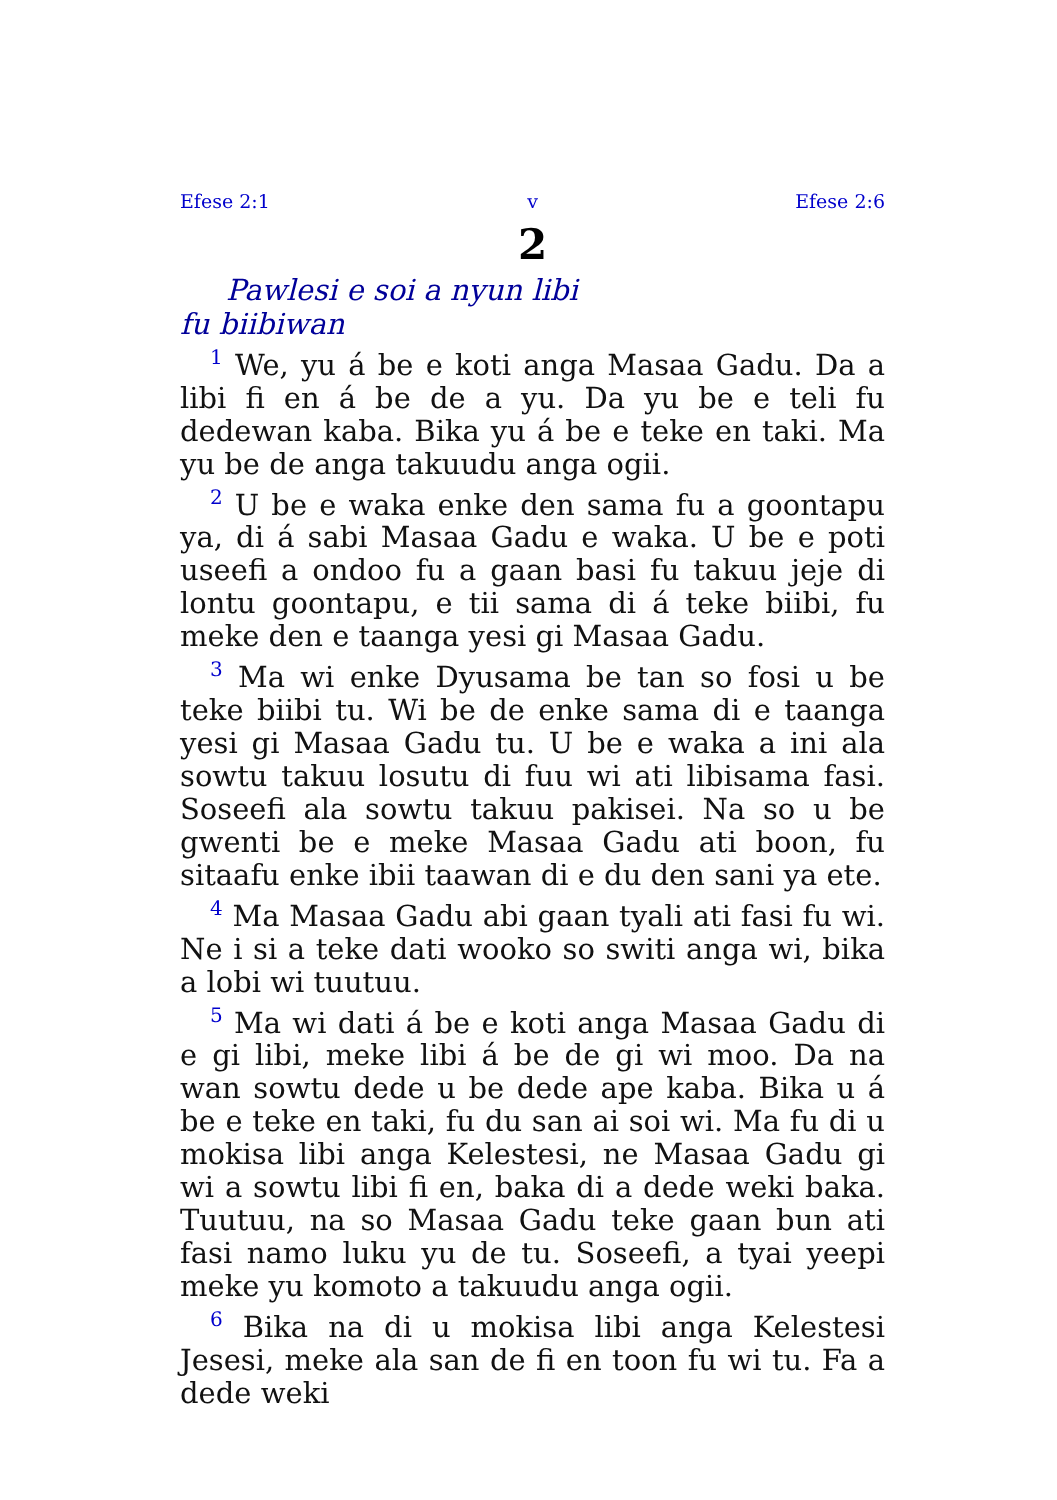Efese 2:1 v Efese 2:6
2
Pawlesi e soi a nyun libi
fu biibiwan
<sup>1</sup> We, yu á be e koti anga Masaa Gadu. Da a libi fi en á be de a yu. Da yu be e teli fu dedewan kaba. Bika yu á be e teke en taki. Ma yu be de anga takuudu anga ogii.
<sup>2</sup> U be e waka enke den sama fu a goontapu ya, di á sabi Masaa Gadu e waka. U be e poti useefi a ondoo fu a gaan basi fu takuu jeje di lontu goontapu, e tii sama di á teke biibi, fu meke den e taanga yesi gi Masaa Gadu.
<sup>3</sup> Ma wi enke Dyusama be tan so fosi u be teke biibi tu. Wi be de enke sama di e taanga yesi gi Masaa Gadu tu. U be e waka a ini ala sowtu takuu losutu di fuu wi ati libisama fasi. Soseefi ala sowtu takuu pakisei. Na so u be gwenti be e meke Masaa Gadu ati boon, fu sitaafu enke ibii taawan di e du den sani ya ete.
<sup>4</sup> Ma Masaa Gadu abi gaan tyali ati fasi fu wi. Ne i si a teke dati wooko so switi anga wi, bika a lobi wi tuutuu.
<sup>5</sup> Ma wi dati á be e koti anga Masaa Gadu di e gi libi, meke libi á be de gi wi moo. Da na wan sowtu dede u be dede ape kaba. Bika u á be e teke en taki, fu du san ai soi wi. Ma fu di u mokisa libi anga Kelestesi, ne Masaa Gadu gi wi a sowtu libi fi en, baka di a dede weki baka. Tuutuu, na so Masaa Gadu teke gaan bun ati fasi namo luku yu de tu. Soseefi, a tyai yeepi meke yu komoto a takuudu anga ogii.
<sup>6</sup> Bika na di u mokisa libi anga Kelestesi Jesesi, meke ala san de fi en toon fu wi tu. Fa a dede weki